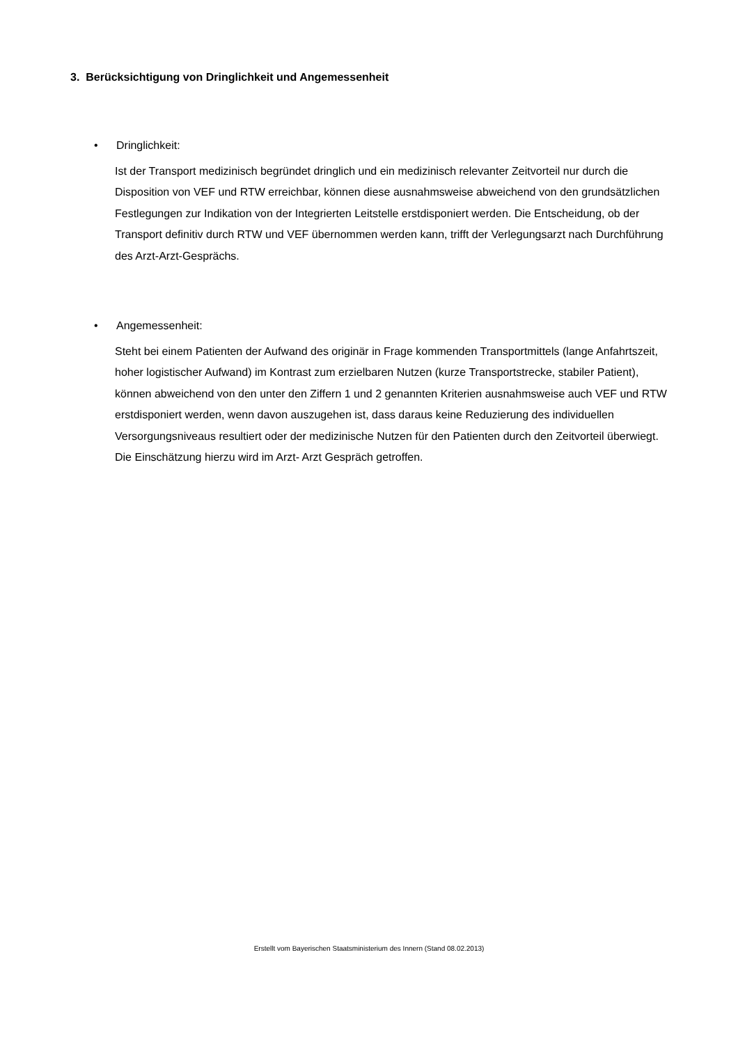3. Berücksichtigung von Dringlichkeit und Angemessenheit
• Dringlichkeit:
Ist der Transport medizinisch begründet dringlich und ein medizinisch relevanter Zeitvorteil nur durch die Disposition von VEF und RTW erreichbar, können diese ausnahmsweise abweichend von den grundsätzlichen Festlegungen zur Indikation von der Integrierten Leitstelle erstdisponiert werden. Die Entscheidung, ob der Transport definitiv durch RTW und VEF übernommen werden kann, trifft der Verlegungsarzt nach Durchführung des Arzt-Arzt-Gesprächs.
• Angemessenheit:
Steht bei einem Patienten der Aufwand des originär in Frage kommenden Transportmittels (lange Anfahrtszeit, hoher logistischer Aufwand) im Kontrast zum erzielbaren Nutzen (kurze Transportstrecke, stabiler Patient), können abweichend von den unter den Ziffern 1 und 2 genannten Kriterien ausnahmsweise auch VEF und RTW erstdisponiert werden, wenn davon auszugehen ist, dass daraus keine Reduzierung des individuellen Versorgungsniveaus resultiert oder der medizinische Nutzen für den Patienten durch den Zeitvorteil überwiegt. Die Einschätzung hierzu wird im Arzt- Arzt Gespräch getroffen.
Erstellt vom Bayerischen Staatsministerium des Innern (Stand 08.02.2013)